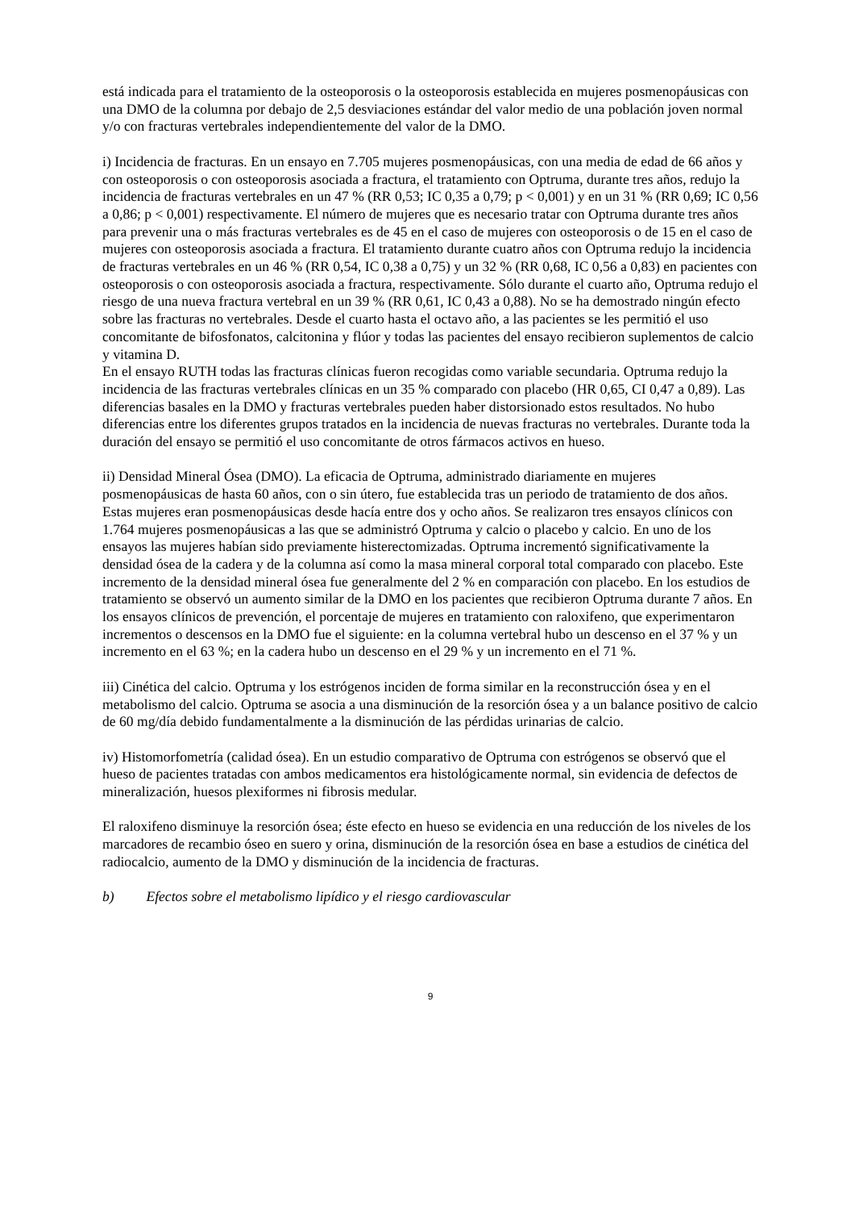está indicada para el tratamiento de la osteoporosis o la osteoporosis establecida en mujeres posmenopáusicas con una DMO de la columna por debajo de 2,5 desviaciones estándar del valor medio de una población joven normal y/o con fracturas vertebrales independientemente del valor de la DMO.
i) Incidencia de fracturas. En un ensayo en 7.705 mujeres posmenopáusicas, con una media de edad de 66 años y con osteoporosis o con osteoporosis asociada a fractura, el tratamiento con Optruma, durante tres años, redujo la incidencia de fracturas vertebrales en un 47 % (RR 0,53; IC 0,35 a 0,79; p < 0,001) y en un 31 % (RR 0,69; IC 0,56 a 0,86; p < 0,001) respectivamente. El número de mujeres que es necesario tratar con Optruma durante tres años para prevenir una o más fracturas vertebrales es de 45 en el caso de mujeres con osteoporosis o de 15 en el caso de mujeres con osteoporosis asociada a fractura. El tratamiento durante cuatro años con Optruma redujo la incidencia de fracturas vertebrales en un 46 % (RR 0,54, IC 0,38 a 0,75) y un 32 % (RR 0,68, IC 0,56 a 0,83) en pacientes con osteoporosis o con osteoporosis asociada a fractura, respectivamente. Sólo durante el cuarto año, Optruma redujo el riesgo de una nueva fractura vertebral en un 39 % (RR 0,61, IC 0,43 a 0,88). No se ha demostrado ningún efecto sobre las fracturas no vertebrales. Desde el cuarto hasta el octavo año, a las pacientes se les permitió el uso concomitante de bifosfonatos, calcitonina y flúor y todas las pacientes del ensayo recibieron suplementos de calcio y vitamina D.
En el ensayo RUTH todas las fracturas clínicas fueron recogidas como variable secundaria. Optruma redujo la incidencia de las fracturas vertebrales clínicas en un 35 % comparado con placebo (HR 0,65, CI 0,47 a 0,89). Las diferencias basales en la DMO y fracturas vertebrales pueden haber distorsionado estos resultados. No hubo diferencias entre los diferentes grupos tratados en la incidencia de nuevas fracturas no vertebrales. Durante toda la duración del ensayo se permitió el uso concomitante de otros fármacos activos en hueso.
ii) Densidad Mineral Ósea (DMO). La eficacia de Optruma, administrado diariamente en mujeres posmenopáusicas de hasta 60 años, con o sin útero, fue establecida tras un periodo de tratamiento de dos años. Estas mujeres eran posmenopáusicas desde hacía entre dos y ocho años. Se realizaron tres ensayos clínicos con 1.764 mujeres posmenopáusicas a las que se administró Optruma y calcio o placebo y calcio. En uno de los ensayos las mujeres habían sido previamente histerectomizadas. Optruma incrementó significativamente la densidad ósea de la cadera y de la columna así como la masa mineral corporal total comparado con placebo. Este incremento de la densidad mineral ósea fue generalmente del 2 % en comparación con placebo. En los estudios de tratamiento se observó un aumento similar de la DMO en los pacientes que recibieron Optruma durante 7 años. En los ensayos clínicos de prevención, el porcentaje de mujeres en tratamiento con raloxifeno, que experimentaron incrementos o descensos en la DMO fue el siguiente: en la columna vertebral hubo un descenso en el 37 % y un incremento en el 63 %; en la cadera hubo un descenso en el 29 % y un incremento en el 71 %.
iii) Cinética del calcio. Optruma y los estrógenos inciden de forma similar en la reconstrucción ósea y en el metabolismo del calcio. Optruma se asocia a una disminución de la resorción ósea y a un balance positivo de calcio de 60 mg/día debido fundamentalmente a la disminución de las pérdidas urinarias de calcio.
iv) Histomorfometría (calidad ósea). En un estudio comparativo de Optruma con estrógenos se observó que el hueso de pacientes tratadas con ambos medicamentos era histológicamente normal, sin evidencia de defectos de mineralización, huesos plexiformes ni fibrosis medular.
El raloxifeno disminuye la resorción ósea; éste efecto en hueso se evidencia en una reducción de los niveles de los marcadores de recambio óseo en suero y orina, disminución de la resorción ósea en base a estudios de cinética del radiocalcio, aumento de la DMO y disminución de la incidencia de fracturas.
b) Efectos sobre el metabolismo lipídico y el riesgo cardiovascular
9